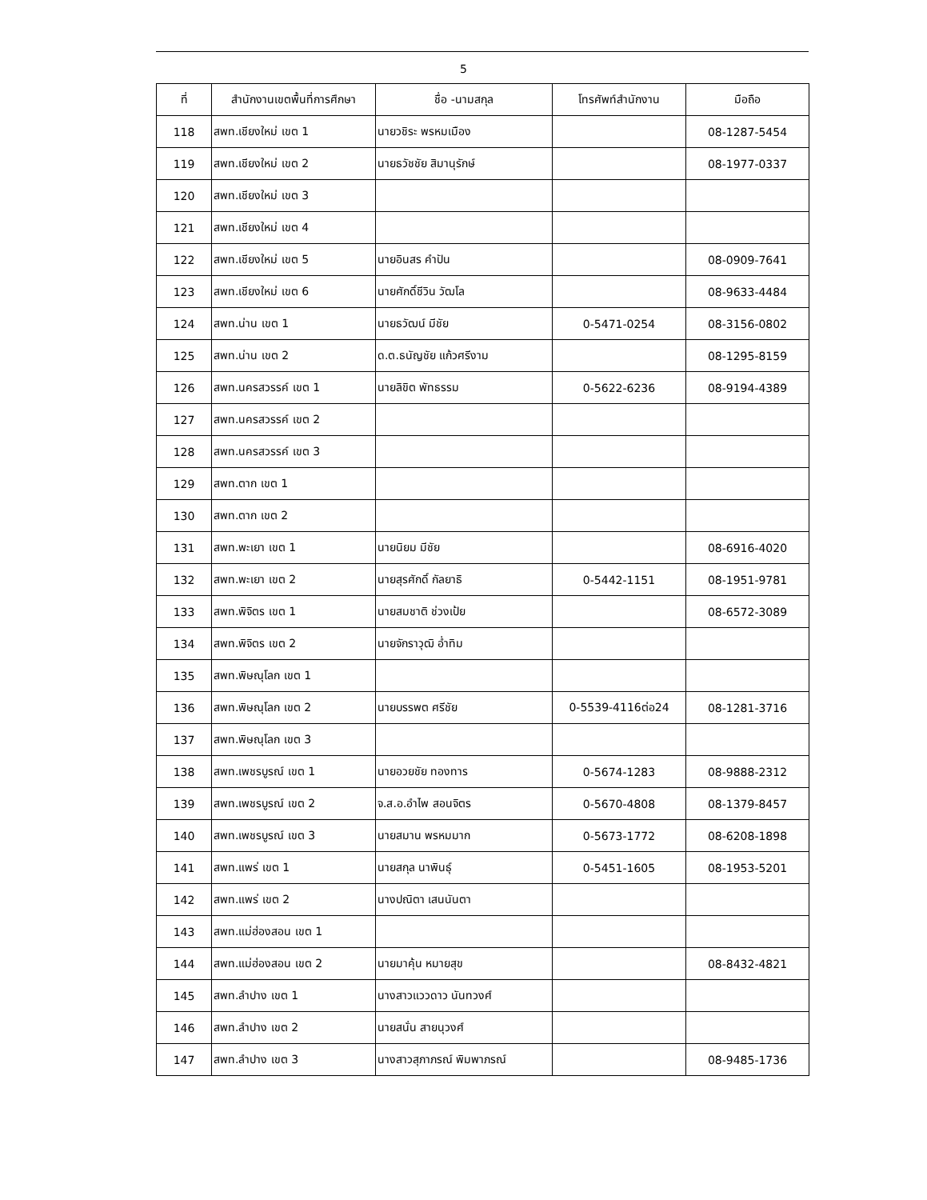5
| ที่ | สำนักงานเขตพื้นที่การศึกษา | ชื่อ -นามสกุล | โทรศัพท์สำนักงาน | มือถือ |
| --- | --- | --- | --- | --- |
| 118 | สพท.เชียงใหม่ เขต 1 | นายวชิระ พรหมเมือง | | 08-1287-5454 |
| 119 | สพท.เชียงใหม่ เขต 2 | นายธวัชชัย สิมานุรักษ์ | | 08-1977-0337 |
| 120 | สพท.เชียงใหม่ เขต 3 | | | |
| 121 | สพท.เชียงใหม่ เขต 4 | | | |
| 122 | สพท.เชียงใหม่ เขต 5 | นายอินสร คำปัน | | 08-0909-7641 |
| 123 | สพท.เชียงใหม่ เขต 6 | นายศักดิ์ชีวิน วัฒโล | | 08-9633-4484 |
| 124 | สพท.น่าน เขต 1 | นายธวัฒน์ มีชัย | 0-5471-0254 | 08-3156-0802 |
| 125 | สพท.น่าน เขต 2 | ด.ต.ธนัญชัย แก้วศรีงาม | | 08-1295-8159 |
| 126 | สพท.นครสวรรค์ เขต 1 | นายลิขิต พัทธรรม | 0-5622-6236 | 08-9194-4389 |
| 127 | สพท.นครสวรรค์ เขต 2 | | | |
| 128 | สพท.นครสวรรค์ เขต 3 | | | |
| 129 | สพท.ตาก เขต 1 | | | |
| 130 | สพท.ตาก เขต 2 | | | |
| 131 | สพท.พะเยา เขต 1 | นายนิยม มีชัย | | 08-6916-4020 |
| 132 | สพท.พะเยา เขต 2 | นายสุรศักดิ์ กัลยาธิ | 0-5442-1151 | 08-1951-9781 |
| 133 | สพท.พิจิตร เขต 1 | นายสมชาติ ช่วงเป้ย | | 08-6572-3089 |
| 134 | สพท.พิจิตร เขต 2 | นายจักราวุฒิ อ่ำทิม | | |
| 135 | สพท.พิษณุโลก เขต 1 | | | |
| 136 | สพท.พิษณุโลก เขต 2 | นายบรรพต ศรีชัย | 0-5539-4116ต่อ24 | 08-1281-3716 |
| 137 | สพท.พิษณุโลก เขต 3 | | | |
| 138 | สพท.เพชรบูรณ์ เขต 1 | นายอวยชัย ทองทาร | 0-5674-1283 | 08-9888-2312 |
| 139 | สพท.เพชรบูรณ์ เขต 2 | จ.ส.อ.อำไพ สอนจิตร | 0-5670-4808 | 08-1379-8457 |
| 140 | สพท.เพชรบูรณ์ เขต 3 | นายสมาน พรหมมาก | 0-5673-1772 | 08-6208-1898 |
| 141 | สพท.แพร่ เขต 1 | นายสกุล นาพินธุ์ | 0-5451-1605 | 08-1953-5201 |
| 142 | สพท.แพร่ เขต 2 | นางปณิตา เสนนันตา | | |
| 143 | สพท.แม่ฮ่องสอน เขต 1 | | | |
| 144 | สพท.แม่ฮ่องสอน เขต 2 | นายมาคุ้น หมายสุข | | 08-8432-4821 |
| 145 | สพท.ลำปาง เขต 1 | นางสาวแววดาว นันทวงศ์ | | |
| 146 | สพท.ลำปาง เขต 2 | นายสนั่น สายนุวงศ์ | | |
| 147 | สพท.ลำปาง เขต 3 | นางสาวสุภาภรณ์ พิมพาภรณ์ | | 08-9485-1736 |